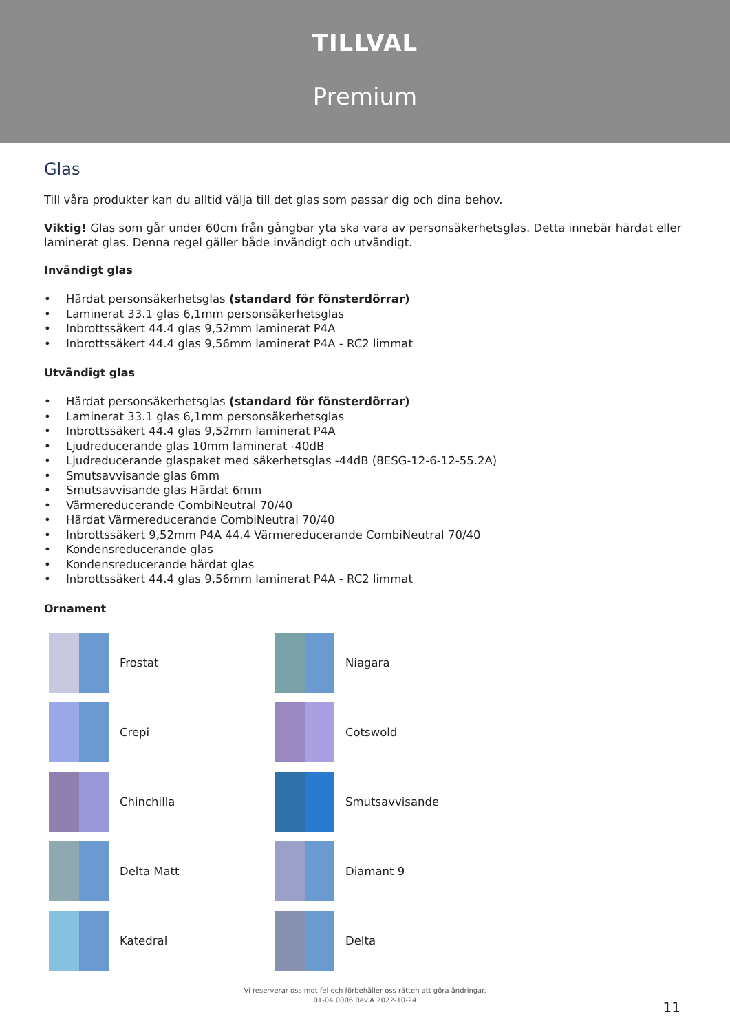TILLVAL
Premium
Glas
Till våra produkter kan du alltid välja till det glas som passar dig och dina behov.
Viktig! Glas som går under 60cm från gångbar yta ska vara av personsäkerhetsglas. Detta innebär härdat eller laminerat glas. Denna regel gäller både invändigt och utvändigt.
Invändigt glas
• Härdat personsäkerhetsglas (standard för fönsterdörrar)
• Laminerat 33.1 glas 6,1mm personsäkerhetsglas
• Inbrottssäkert 44.4 glas 9,52mm laminerat P4A
• Inbrottssäkert 44.4 glas 9,56mm laminerat P4A - RC2 limmat
Utvändigt glas
• Härdat personsäkerhetsglas (standard för fönsterdörrar)
• Laminerat 33.1 glas 6,1mm personsäkerhetsglas
• Inbrottssäkert 44.4 glas 9,52mm laminerat P4A
• Ljudreducerande glas 10mm laminerat -40dB
• Ljudreducerande glaspaket med säkerhetsglas -44dB (8ESG-12-6-12-55.2A)
• Smutsavvisande glas 6mm
• Smutsavvisande glas Härdat 6mm
• Värmereducerande CombiNeutral 70/40
• Härdat Värmereducerande CombiNeutral 70/40
• Inbrottssäkert 9,52mm P4A 44.4 Värmereducerande CombiNeutral 70/40
• Kondensreducerande glas
• Kondensreducerande härdat glas
• Inbrottssäkert 44.4 glas 9,56mm laminerat P4A - RC2 limmat
Ornament
Frostat
Niagara
Crepi
Cotswold
Chinchilla
Smutsavvisande
Delta Matt
Diamant 9
Katedral
Delta
Vi reserverar oss mot fel och förbehåller oss rätten att göra ändringar.
01-04.0006 Rev.A 2022-10-24
11